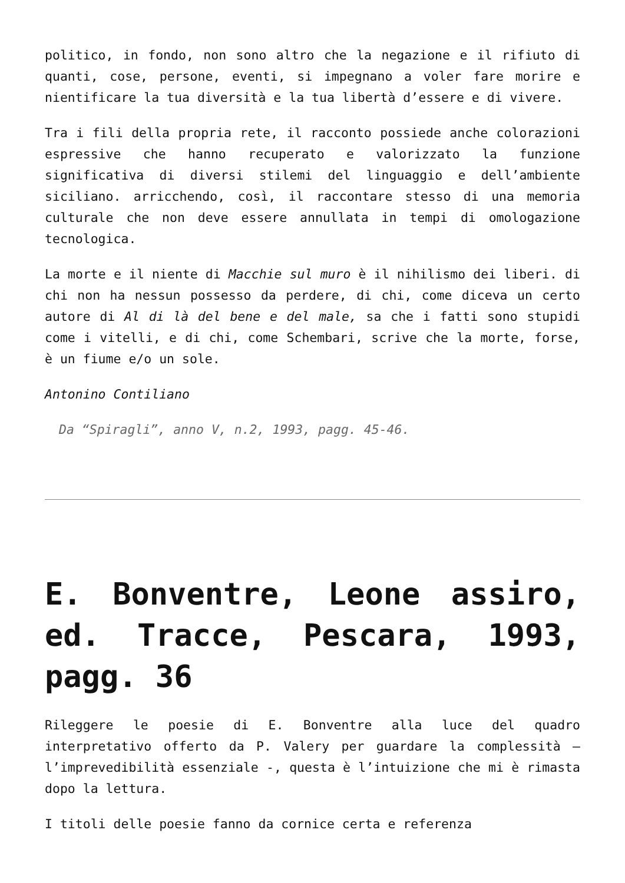politico, in fondo, non sono altro che la negazione e il rifiuto di quanti, cose, persone, eventi, si impegnano a voler fare morire e nientificare la tua diversità e la tua libertà d’essere e di vivere.
Tra i fili della propria rete, il racconto possiede anche colorazioni espressive che hanno recuperato e valorizzato la funzione significativa di diversi stilemi del linguaggio e dell’ambiente siciliano. arricchendo, così, il raccontare stesso di una memoria culturale che non deve essere annullata in tempi di omologazione tecnologica.
La morte e il niente di Macchie sul muro è il nihilismo dei liberi. di chi non ha nessun possesso da perdere, di chi, come diceva un certo autore di Al di là del bene e del male, sa che i fatti sono stupidi come i vitelli, e di chi, come Schembari, scrive che la morte, forse, è un fiume e/o un sole.
Antonino Contiliano
Da “Spiragli”, anno V, n.2, 1993, pagg. 45-46.
E. Bonventre, Leone assiro, ed. Tracce, Pescara, 1993, pagg. 36
Rileggere le poesie di E. Bonventre alla luce del quadro interpretativo offerto da P. Valery per guardare la complessità – l’imprevedibilità essenziale -, questa è l’intuizione che mi è rimasta dopo la lettura.
I titoli delle poesie fanno da cornice certa e referenza